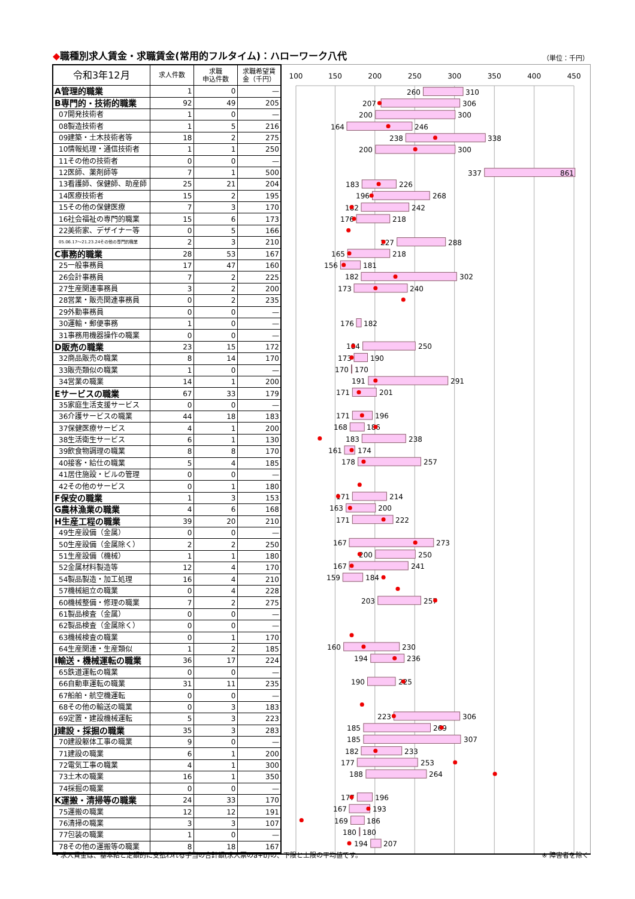◆職種別求人賃金・求職賃金(常用的フルタイム)：ハローワーク八代
（単位：千円）
| 令和3年12月 | 求人件数 | 求職 申込件数 | 求職希望賃 金（千円） |
| --- | --- | --- | --- |
| A管理的職業 | 1 | 0 | — |
| B専門的・技術的職業 | 92 | 49 | 205 |
| 07開発技術者 | 1 | 0 | — |
| 08製造技術者 | 1 | 5 | 216 |
| 09建築・土木技術者等 | 18 | 2 | 275 |
| 10情報処理・通信技術者 | 1 | 1 | 250 |
| 11その他の技術者 | 0 | 0 | — |
| 12医師、薬剤師等 | 7 | 1 | 500 |
| 13看護師、保健師、助産師 | 25 | 21 | 204 |
| 14医療技術者 | 15 | 2 | 195 |
| 15その他の保健医療 | 7 | 3 | 170 |
| 16社会福祉の専門的職業 | 15 | 6 | 173 |
| 22美術家、デザイナー等 | 0 | 5 | 166 |
| 05.06.17～21.23.24その他の専門的職業 | 2 | 3 | 210 |
| C事務的職業 | 28 | 53 | 167 |
| 25一般事務員 | 17 | 47 | 160 |
| 26会計事務員 | 7 | 2 | 225 |
| 27生産関連事務員 | 3 | 2 | 200 |
| 28営業・販売関連事務員 | 0 | 2 | 235 |
| 29外勤事務員 | 0 | 0 | — |
| 30運輸・郵便事務 | 1 | 0 | — |
| 31事務用機器操作の職業 | 0 | 0 | — |
| D販売の職業 | 23 | 15 | 172 |
| 32商品販売の職業 | 8 | 14 | 170 |
| 33販売類似の職業 | 1 | 0 | — |
| 34営業の職業 | 14 | 1 | 200 |
| Eサービスの職業 | 67 | 33 | 179 |
| 35家庭生活支援サービス | 0 | 0 | — |
| 36介護サービスの職業 | 44 | 18 | 183 |
| 37保健医療サービス | 4 | 1 | 200 |
| 38生活衛生サービス | 6 | 1 | 130 |
| 39飲食物調理の職業 | 8 | 8 | 170 |
| 40接客・給仕の職業 | 5 | 4 | 185 |
| 41居住施設・ビルの管理 | 0 | 0 | — |
| 42その他のサービス | 0 | 1 | 180 |
| F保安の職業 | 1 | 3 | 153 |
| G農林漁業の職業 | 4 | 6 | 168 |
| H生産工程の職業 | 39 | 20 | 210 |
| 49生産設備（金属） | 0 | 0 | — |
| 50生産設備（金属除く） | 2 | 2 | 250 |
| 51生産設備（機械） | 1 | 1 | 180 |
| 52金属材料製造等 | 12 | 4 | 170 |
| 54製品製造・加工処理 | 16 | 4 | 210 |
| 57機械組立の職業 | 0 | 4 | 228 |
| 60機械整備・修理の職業 | 7 | 2 | 275 |
| 61製品検査（金属） | 0 | 0 | — |
| 62製品検査（金属除く） | 0 | 0 | — |
| 63機械検査の職業 | 0 | 1 | 170 |
| 64生産関連・生産類似 | 1 | 2 | 185 |
| I輸送・機械運転の職業 | 36 | 17 | 224 |
| 65鉄道運転の職業 | 0 | 0 | — |
| 66自動車運転の職業 | 31 | 11 | 235 |
| 67船舶・航空機運転 | 0 | 0 | — |
| 68その他の輸送の職業 | 0 | 3 | 183 |
| 69定置・建設機械運転 | 5 | 3 | 223 |
| J建設・採掘の職業 | 35 | 3 | 283 |
| 70建設躯体工事の職業 | 9 | 0 | — |
| 71建設の職業 | 6 | 1 | 200 |
| 72電気工事の職業 | 4 | 1 | 300 |
| 73土木の職業 | 16 | 1 | 350 |
| 74採掘の職業 | 0 | 0 | — |
| K運搬・清掃等の職業 | 24 | 33 | 170 |
| 75運搬の職業 | 12 | 12 | 191 |
| 76清掃の職業 | 3 | 3 | 107 |
| 77包装の職業 | 1 | 0 | — |
| 78その他の運搬等の職業 | 8 | 18 | 167 |
100
150
200
250
300
350
400
450
260
310
207
306
200
300
164
246
238
338
200
300
337
861
183
226
196
268
182
242
176
218
227
288
165
218
156
181
182
302
173
240
176
182
184
250
173
190
170
170
191
291
171
201
171
196
168
186
183
238
161
174
178
257
171
214
163
200
171
222
167
273
200
250
167
241
159
184
203
257
160
230
194
236
190
225
223
306
185
269
185
307
182
233
177
253
188
264
177
196
167
193
169
186
180
180
194
207
・求人賃金は、基本給と定額的に支払われる手当の合計額(求人票のa+b)の、下限と上限の平均値です。 ※ 障害者を除く